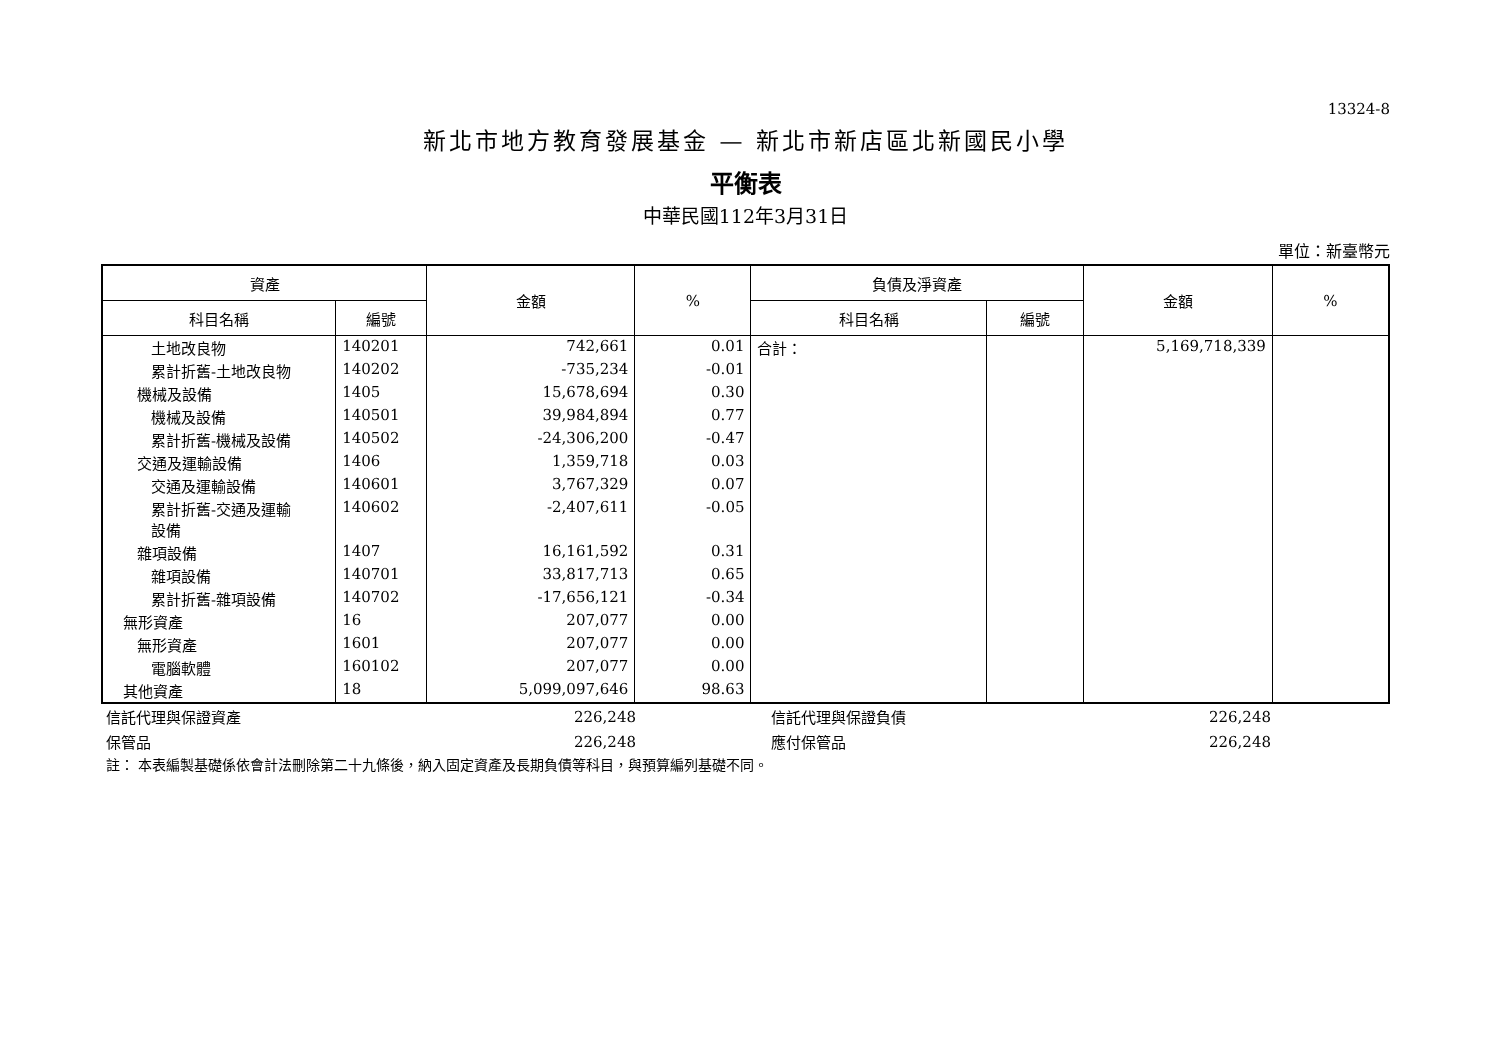13324-8
新北市地方教育發展基金 — 新北市新店區北新國民小學
平衡表
中華民國112年3月31日
單位：新臺幣元
| 資產 | | 金額 | % | 負債及淨資產 | | 金額 | % |
| --- | --- | --- | --- | --- | --- | --- | --- |
| 科目名稱 | 編號 | | | 科目名稱 | 編號 | | |
| 土地改良物 | 140201 | 742,661 | 0.01 | 合計： | | 5,169,718,339 | |
| 累計折舊-土地改良物 | 140202 | -735,234 | -0.01 | | | | |
| 機械及設備 | 1405 | 15,678,694 | 0.30 | | | | |
| 機械及設備 | 140501 | 39,984,894 | 0.77 | | | | |
| 累計折舊-機械及設備 | 140502 | -24,306,200 | -0.47 | | | | |
| 交通及運輸設備 | 1406 | 1,359,718 | 0.03 | | | | |
| 交通及運輸設備 | 140601 | 3,767,329 | 0.07 | | | | |
| 累計折舊-交通及運輸 設備 | 140602 | -2,407,611 | -0.05 | | | | |
| 雜項設備 | 1407 | 16,161,592 | 0.31 | | | | |
| 雜項設備 | 140701 | 33,817,713 | 0.65 | | | | |
| 累計折舊-雜項設備 | 140702 | -17,656,121 | -0.34 | | | | |
| 無形資產 | 16 | 207,077 | 0.00 | | | | |
| 無形資產 | 1601 | 207,077 | 0.00 | | | | |
| 電腦軟體 | 160102 | 207,077 | 0.00 | | | | |
| 其他資產 | 18 | 5,099,097,646 | 98.63 | | | | |
| 信託代理與保證資產 | 226,248 | | 信託代理與保證負債 | 226,248 | |
| 保管品 | 226,248 | | 應付保管品 | 226,248 | |
註： 本表編製基礎係依會計法刪除第二十九條後，納入固定資產及長期負債等科目，與預算編列基礎不同。